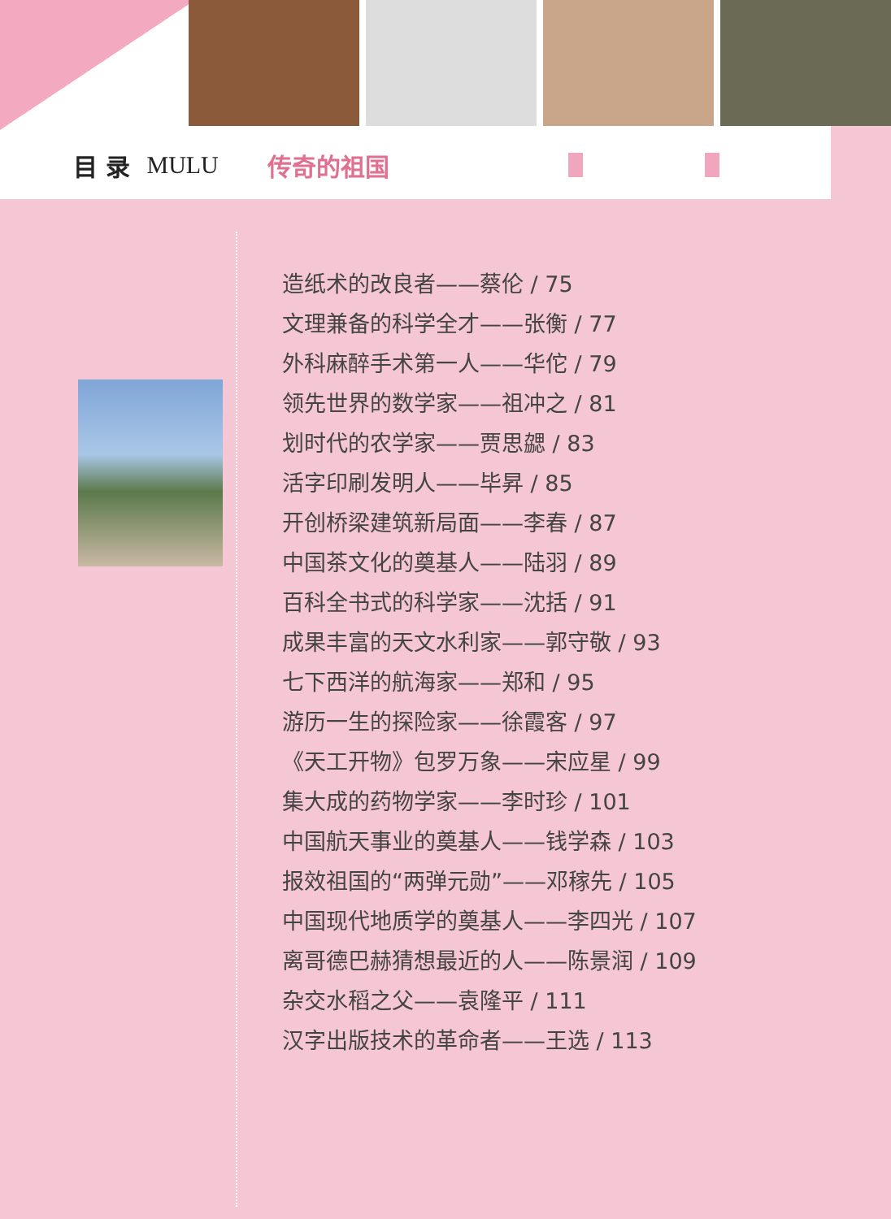目 录 MULU 传奇的祖国
造纸术的改良者——蔡伦 / 75
文理兼备的科学全才——张衡 / 77
外科麻醉手术第一人——华佗 / 79
领先世界的数学家——祖冲之 / 81
划时代的农学家——贾思勰 / 83
活字印刷发明人——毕昇 / 85
开创桥梁建筑新局面——李春 / 87
中国茶文化的奠基人——陆羽 / 89
百科全书式的科学家——沈括 / 91
成果丰富的天文水利家——郭守敬 / 93
七下西洋的航海家——郑和 / 95
游历一生的探险家——徐霞客 / 97
《天工开物》包罗万象——宋应星 / 99
集大成的药物学家——李时珍 / 101
中国航天事业的奠基人——钱学森 / 103
报效祖国的“两弹元勋”——邓稼先 / 105
中国现代地质学的奠基人——李四光 / 107
离哥德巴赫猜想最近的人——陈景润 / 109
杂交水稻之父——袁隆平 / 111
汉字出版技术的革命者——王选 / 113